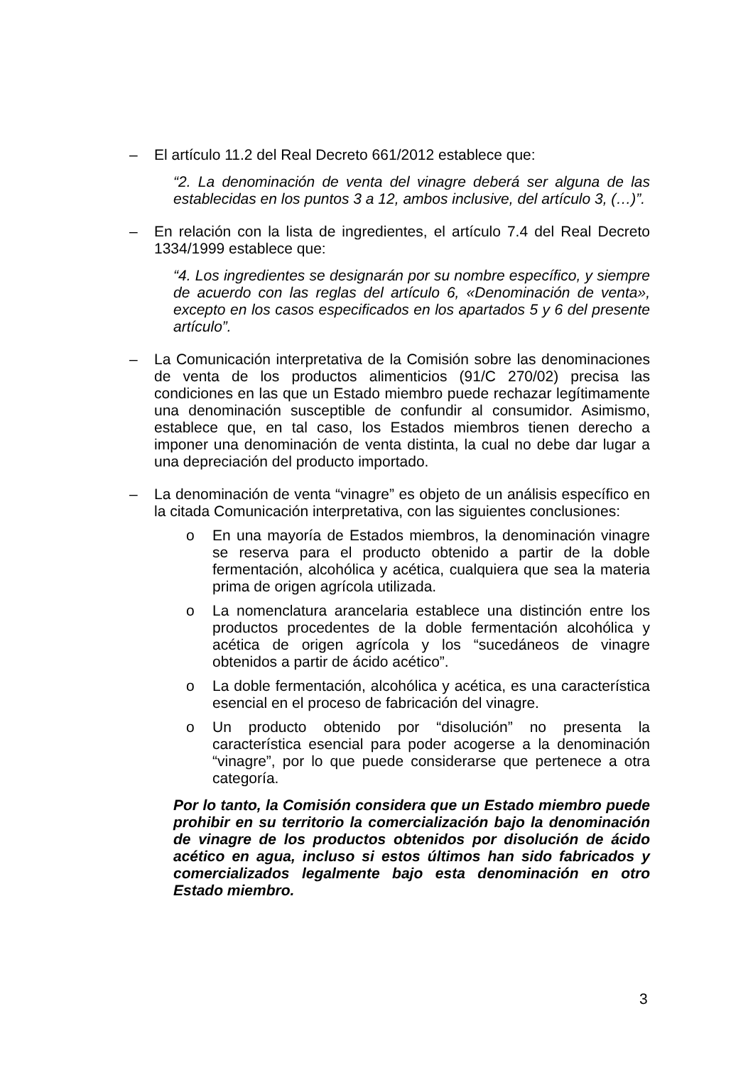– El artículo 11.2 del Real Decreto 661/2012 establece que:
“2. La denominación de venta del vinagre deberá ser alguna de las establecidas en los puntos 3 a 12, ambos inclusive, del artículo 3, (…)”.
– En relación con la lista de ingredientes, el artículo 7.4 del Real Decreto 1334/1999 establece que:
“4. Los ingredientes se designarán por su nombre específico, y siempre de acuerdo con las reglas del artículo 6, «Denominación de venta», excepto en los casos especificados en los apartados 5 y 6 del presente artículo”.
– La Comunicación interpretativa de la Comisión sobre las denominaciones de venta de los productos alimenticios (91/C 270/02) precisa las condiciones en las que un Estado miembro puede rechazar legítimamente una denominación susceptible de confundir al consumidor. Asimismo, establece que, en tal caso, los Estados miembros tienen derecho a imponer una denominación de venta distinta, la cual no debe dar lugar a una depreciación del producto importado.
– La denominación de venta “vinagre” es objeto de un análisis específico en la citada Comunicación interpretativa, con las siguientes conclusiones:
o En una mayoría de Estados miembros, la denominación vinagre se reserva para el producto obtenido a partir de la doble fermentación, alcohólica y acética, cualquiera que sea la materia prima de origen agrícola utilizada.
o La nomenclatura arancelaria establece una distinción entre los productos procedentes de la doble fermentación alcohólica y acética de origen agrícola y los “sucedáneos de vinagre obtenidos a partir de ácido acético”.
o La doble fermentación, alcohólica y acética, es una característica esencial en el proceso de fabricación del vinagre.
o Un producto obtenido por “disolución” no presenta la característica esencial para poder acogerse a la denominación “vinagre”, por lo que puede considerarse que pertenece a otra categoría.
Por lo tanto, la Comisión considera que un Estado miembro puede prohibir en su territorio la comercialización bajo la denominación de vinagre de los productos obtenidos por disolución de ácido acético en agua, incluso si estos últimos han sido fabricados y comercializados legalmente bajo esta denominación en otro Estado miembro.
3